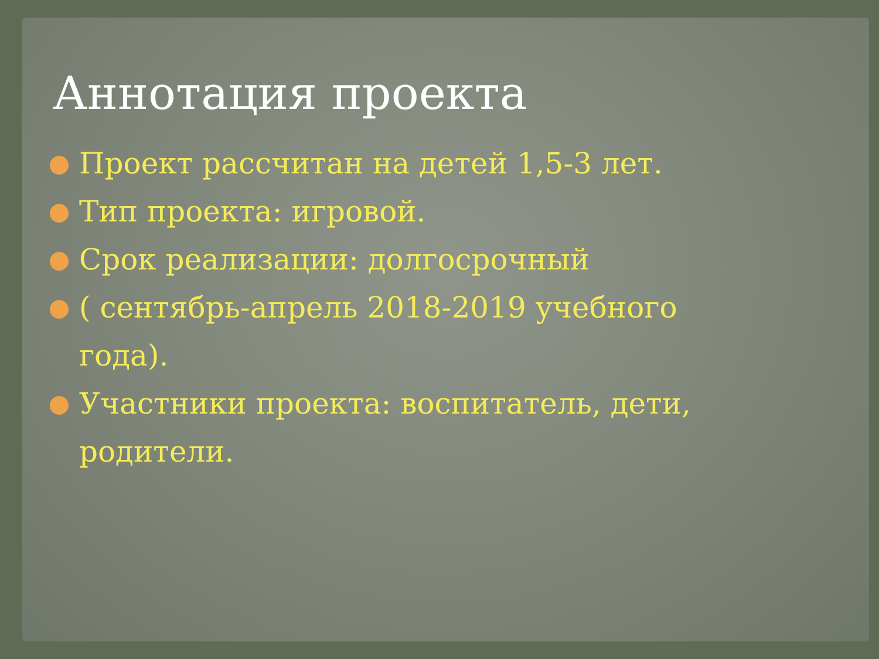Аннотация проекта
Проект рассчитан на детей 1,5-3 лет.
Тип проекта: игровой.
Срок реализации: долгосрочный
( сентябрь-апрель 2018-2019 учебного года).
Участники проекта: воспитатель, дети, родители.